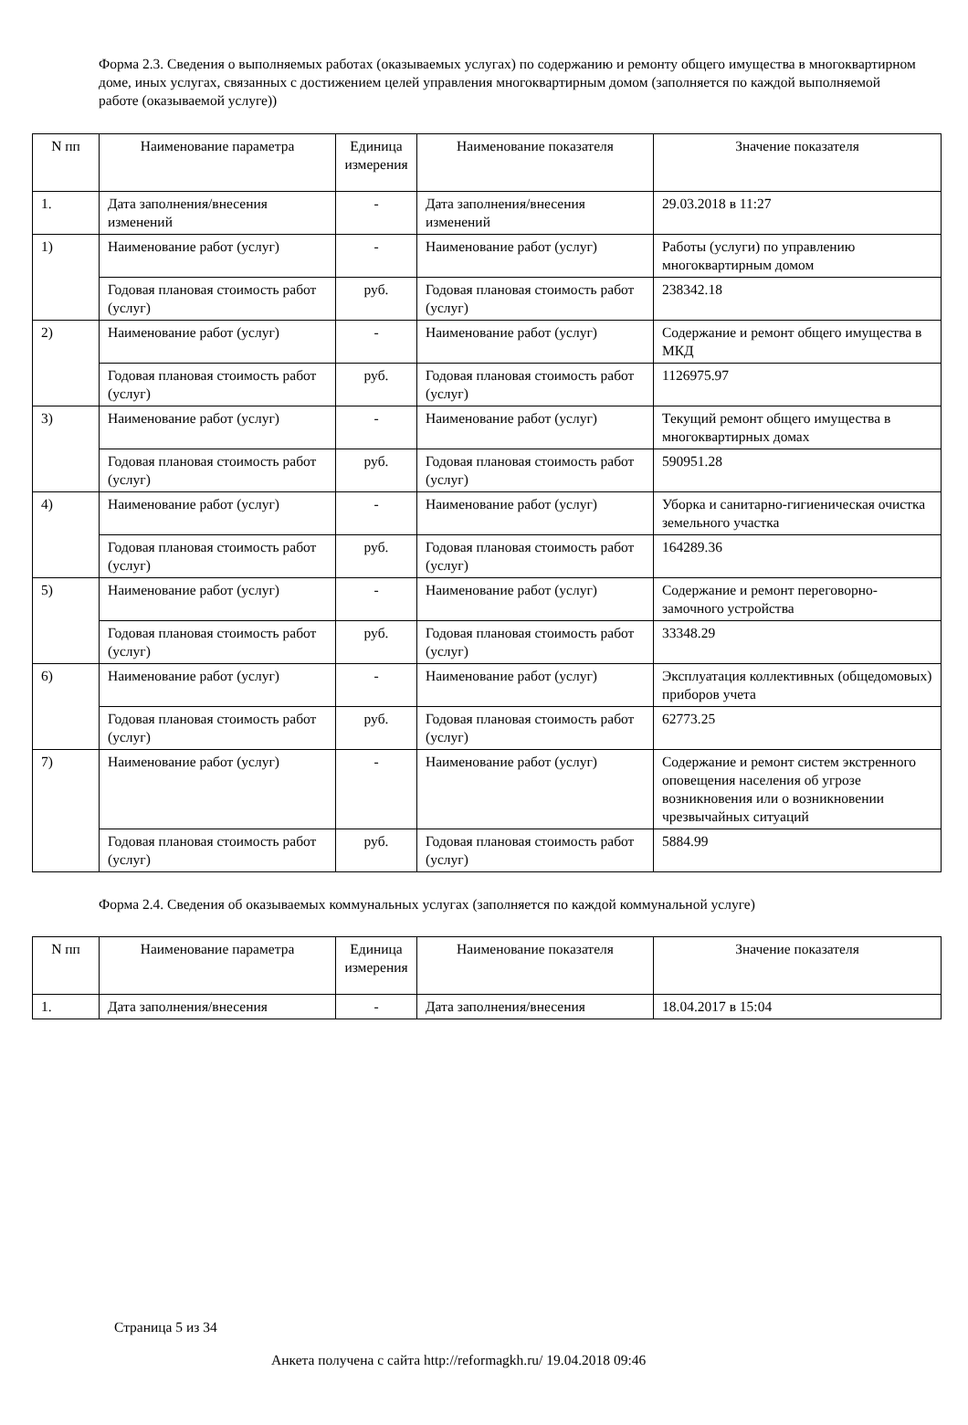Форма 2.3. Сведения о выполняемых работах (оказываемых услугах) по содержанию и ремонту общего имущества в многоквартирном доме, иных услугах, связанных с достижением целей управления многоквартирным домом (заполняется по каждой выполняемой работе (оказываемой услуге))
| N пп | Наименование параметра | Единица измерения | Наименование показателя | Значение показателя |
| --- | --- | --- | --- | --- |
| 1. | Дата заполнения/внесения изменений | - | Дата заполнения/внесения изменений | 29.03.2018 в 11:27 |
| 1) | Наименование работ (услуг) | - | Наименование работ (услуг) | Работы (услуги) по управлению многоквартирным домом |
| | Годовая плановая стоимость работ (услуг) | руб. | Годовая плановая стоимость работ (услуг) | 238342.18 |
| 2) | Наименование работ (услуг) | - | Наименование работ (услуг) | Содержание и ремонт общего имущества в МКД |
| | Годовая плановая стоимость работ (услуг) | руб. | Годовая плановая стоимость работ (услуг) | 1126975.97 |
| 3) | Наименование работ (услуг) | - | Наименование работ (услуг) | Текущий ремонт общего имущества в многоквартирных домах |
| | Годовая плановая стоимость работ (услуг) | руб. | Годовая плановая стоимость работ (услуг) | 590951.28 |
| 4) | Наименование работ (услуг) | - | Наименование работ (услуг) | Уборка и санитарно-гигиеническая очистка земельного участка |
| | Годовая плановая стоимость работ (услуг) | руб. | Годовая плановая стоимость работ (услуг) | 164289.36 |
| 5) | Наименование работ (услуг) | - | Наименование работ (услуг) | Содержание и ремонт переговорно-замочного устройства |
| | Годовая плановая стоимость работ (услуг) | руб. | Годовая плановая стоимость работ (услуг) | 33348.29 |
| 6) | Наименование работ (услуг) | - | Наименование работ (услуг) | Эксплуатация коллективных (общедомовых) приборов учета |
| | Годовая плановая стоимость работ (услуг) | руб. | Годовая плановая стоимость работ (услуг) | 62773.25 |
| 7) | Наименование работ (услуг) | - | Наименование работ (услуг) | Содержание и ремонт систем экстренного оповещения населения об угрозе возникновения или о возникновении чрезвычайных ситуаций |
| | Годовая плановая стоимость работ (услуг) | руб. | Годовая плановая стоимость работ (услуг) | 5884.99 |
Форма 2.4. Сведения об оказываемых коммунальных услугах (заполняется по каждой коммунальной услуге)
| N пп | Наименование параметра | Единица измерения | Наименование показателя | Значение показателя |
| --- | --- | --- | --- | --- |
| 1. | Дата заполнения/внесения | - | Дата заполнения/внесения | 18.04.2017 в 15:04 |
Страница 5 из 34
Анкета получена с сайта http://reformagkh.ru/ 19.04.2018 09:46